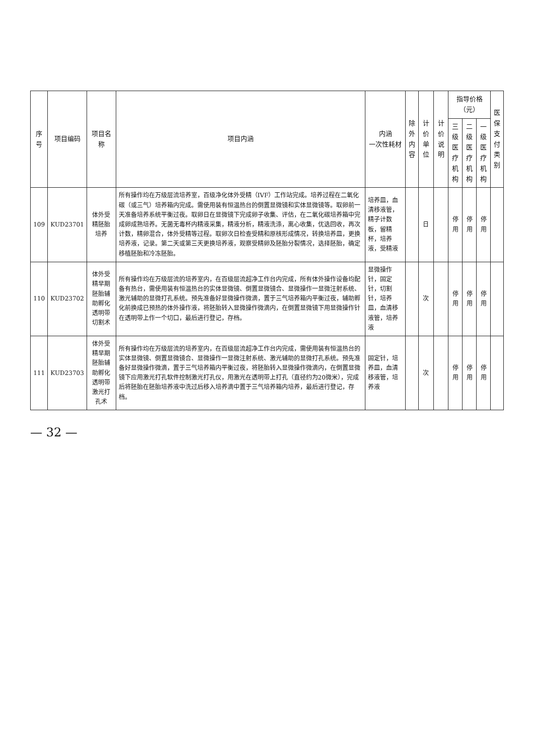| 序号 | 项目编码 | 项目名称 | 项目内涵 | 内涵 一次性耗材 | 除外 内容 | 计价单位 | 计价说明 | 指导价格（元） | | | 医保 支付 类别 |
| --- | --- | --- | --- | --- | --- | --- | --- | --- | --- | --- | --- |
| | | | | | | | | 三级医 疗机构 | 二级医 疗机构 | 一级医 疗机构 | |
| 109 | KUD23701 | 体外受精胚胎培养 | 所有操作均在万级层流培养室，百级净化体外受精（IVF）工作站完成。培养过程在二氧化碳（或三气）培养箱内完成。需使用装有恒温热台的倒置显微镜和实体显微镜等。取卵前一天准备培养系统平衡过夜。取卵日在显微镜下完成卵子收集、评估，在二氧化碳培养箱中完成卵成熟培养。无菌无毒杯内精液采集，精液分析，精液洗涤，离心收集，优选回收，再次计数，精卵混合，体外受精等过程。取卵次日检查受精和原核形成情况，转换培养皿，更换培养液，记录。第二天或第三天更换培养液，观察受精卵及胚胎分裂情况，选择胚胎，确定移植胚胎和冷冻胚胎。 | 培养皿，血清移液管，精子计数板，留精杯，培养液，受精液 | | 日 | | 停用 | 停用 | 停用 | |
| 110 | KUD23702 | 体外受精早期胚胎辅助孵化透明带切割术 | 所有操作均在万级层流的培养室内，在百级层流超净工作台内完成，所有体外操作设备均配备有热台，需使用装有恒温热台的实体显微镜、倒置显微镜合、显微操作一显微注射系统、激光辅助的显微打孔系统。预先准备好显微操作微滴，置于三气培养箱内平衡过夜，辅助孵化前换成已预热的体外操作液，将胚胎转入显微操作微滴内，在倒置显微镜下用显微操作针在透明带上作一个切口，最后进行登记，存档。 | 显微操作针，固定针，切割针，培养皿，血清移液管，培养液 | | 次 | | 停用 | 停用 | 停用 | |
| 111 | KUD23703 | 体外受精早期胚胎辅助孵化透明带激光打孔术 | 所有操作均在万级层流的培养室内，在百级层流超净工作台内完成，需使用装有恒温热台的实体显微镜、倒置显微镜合、显微操作一显微注射系统、激光辅助的显微打孔系统。预先准备好显微操作微滴，置于三气培养箱内平衡过夜，将胚胎转入显微操作微滴内，在倒置显微镜下应用激光打孔软件控制激光打孔仪，用激光在透明带上打孔（直径约为20微米），完成后将胚胎在胚胎培养液中洗过后移入培养滴中置于三气培养箱内培养，最后进行登记，存档。 | 固定针，培养皿，血清移液管，培养液 | | 次 | | 停用 | 停用 | 停用 | |
— 32 —